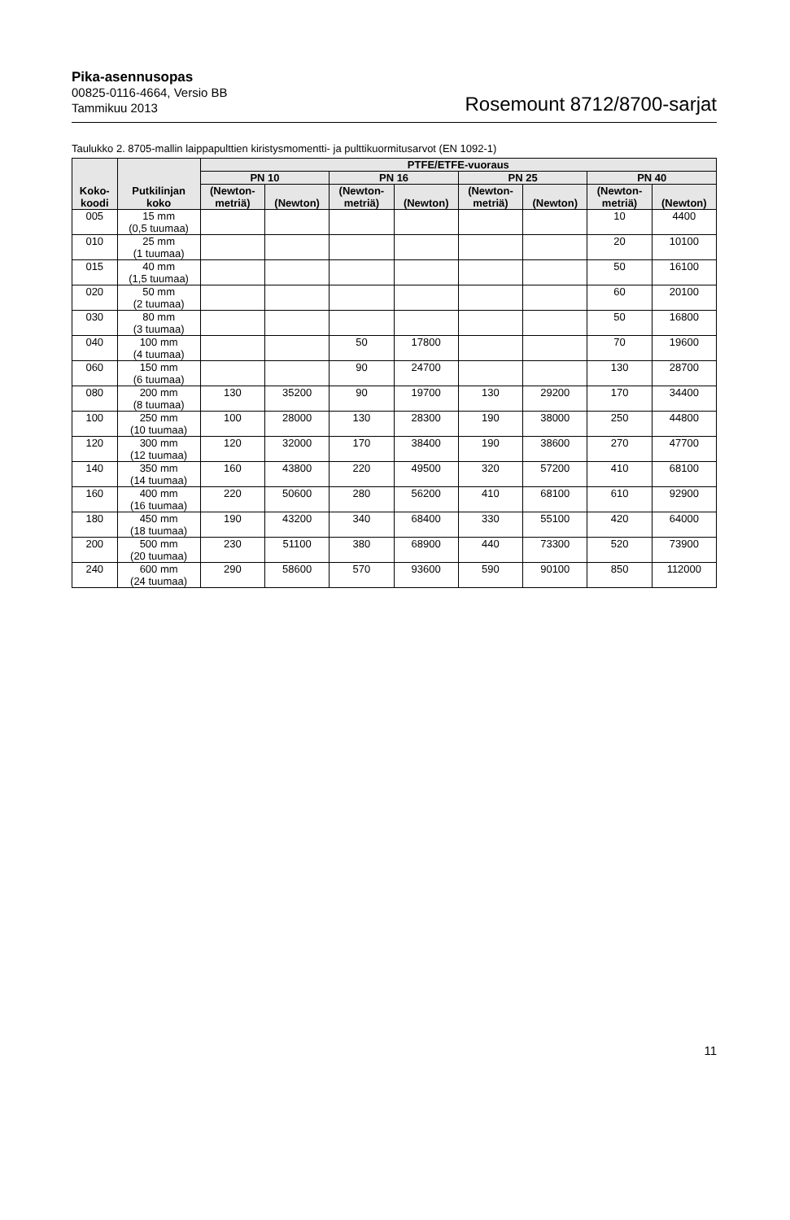Pika-asennusopas
00825-0116-4664, Versio BB
Tammikuu 2013
Rosemount 8712/8700-sarjat
Taulukko 2. 8705-mallin laippapulttien kiristysmomentti- ja pulttikuormitusarvot (EN 1092-1)
| Koko- koodi | Putkilinjan koko | PTFE/ETFE-vuoraus | | | | | | | |
| --- | --- | --- | --- | --- | --- | --- | --- | --- | --- |
| | | PN 10 | | PN 16 | | PN 25 | | PN 40 | |
| | | (Newton- metriä) | (Newton) | (Newton- metriä) | (Newton) | (Newton- metriä) | (Newton) | (Newton- metriä) | (Newton) |
| 005 | 15 mm (0,5 tuumaa) | | | | | | | 10 | 4400 |
| 010 | 25 mm (1 tuumaa) | | | | | | | 20 | 10100 |
| 015 | 40 mm (1,5 tuumaa) | | | | | | | 50 | 16100 |
| 020 | 50 mm (2 tuumaa) | | | | | | | 60 | 20100 |
| 030 | 80 mm (3 tuumaa) | | | | | | | 50 | 16800 |
| 040 | 100 mm (4 tuumaa) | | | 50 | 17800 | | | 70 | 19600 |
| 060 | 150 mm (6 tuumaa) | | | 90 | 24700 | | | 130 | 28700 |
| 080 | 200 mm (8 tuumaa) | 130 | 35200 | 90 | 19700 | 130 | 29200 | 170 | 34400 |
| 100 | 250 mm (10 tuumaa) | 100 | 28000 | 130 | 28300 | 190 | 38000 | 250 | 44800 |
| 120 | 300 mm (12 tuumaa) | 120 | 32000 | 170 | 38400 | 190 | 38600 | 270 | 47700 |
| 140 | 350 mm (14 tuumaa) | 160 | 43800 | 220 | 49500 | 320 | 57200 | 410 | 68100 |
| 160 | 400 mm (16 tuumaa) | 220 | 50600 | 280 | 56200 | 410 | 68100 | 610 | 92900 |
| 180 | 450 mm (18 tuumaa) | 190 | 43200 | 340 | 68400 | 330 | 55100 | 420 | 64000 |
| 200 | 500 mm (20 tuumaa) | 230 | 51100 | 380 | 68900 | 440 | 73300 | 520 | 73900 |
| 240 | 600 mm (24 tuumaa) | 290 | 58600 | 570 | 93600 | 590 | 90100 | 850 | 112000 |
11